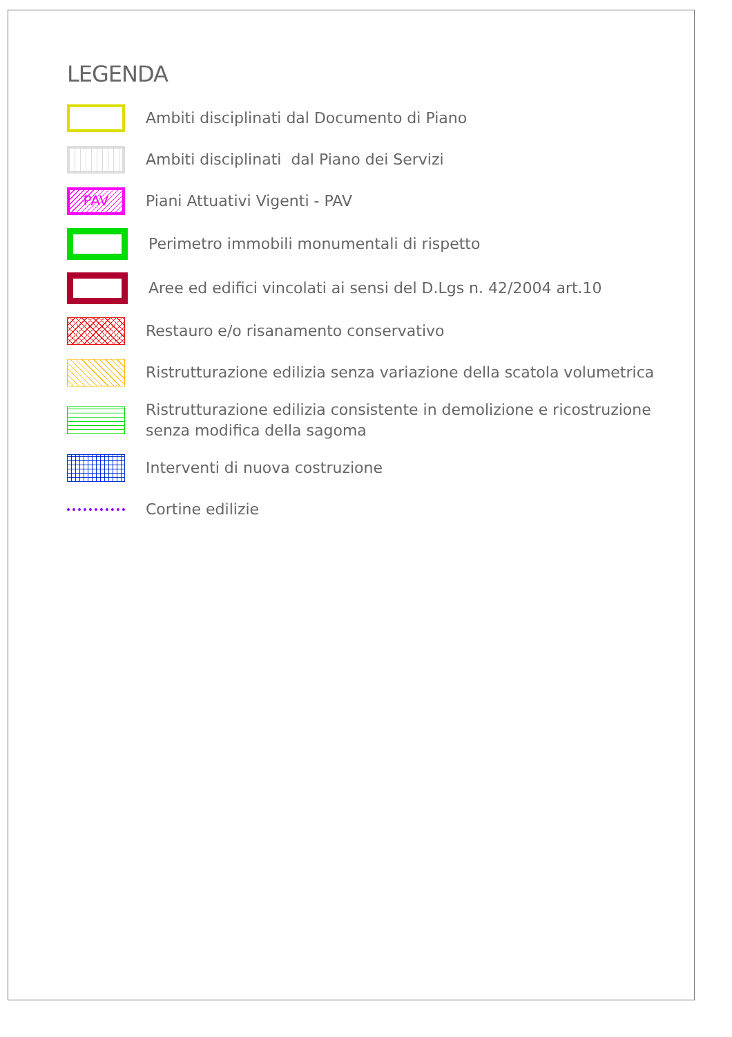LEGENDA
Ambiti disciplinati dal Documento di Piano
Ambiti disciplinati dal Piano dei Servizi
PAV
Piani Attuativi Vigenti - PAV
Perimetro immobili monumentali di rispetto
Aree ed edifici vincolati ai sensi del D.Lgs n. 42/2004 art.10
Restauro e/o risanamento conservativo
Ristrutturazione edilizia senza variazione della scatola volumetrica
Ristrutturazione edilizia consistente in demolizione e ricostruzione
senza modifica della sagoma
Interventi di nuova costruzione
Cortine edilizie